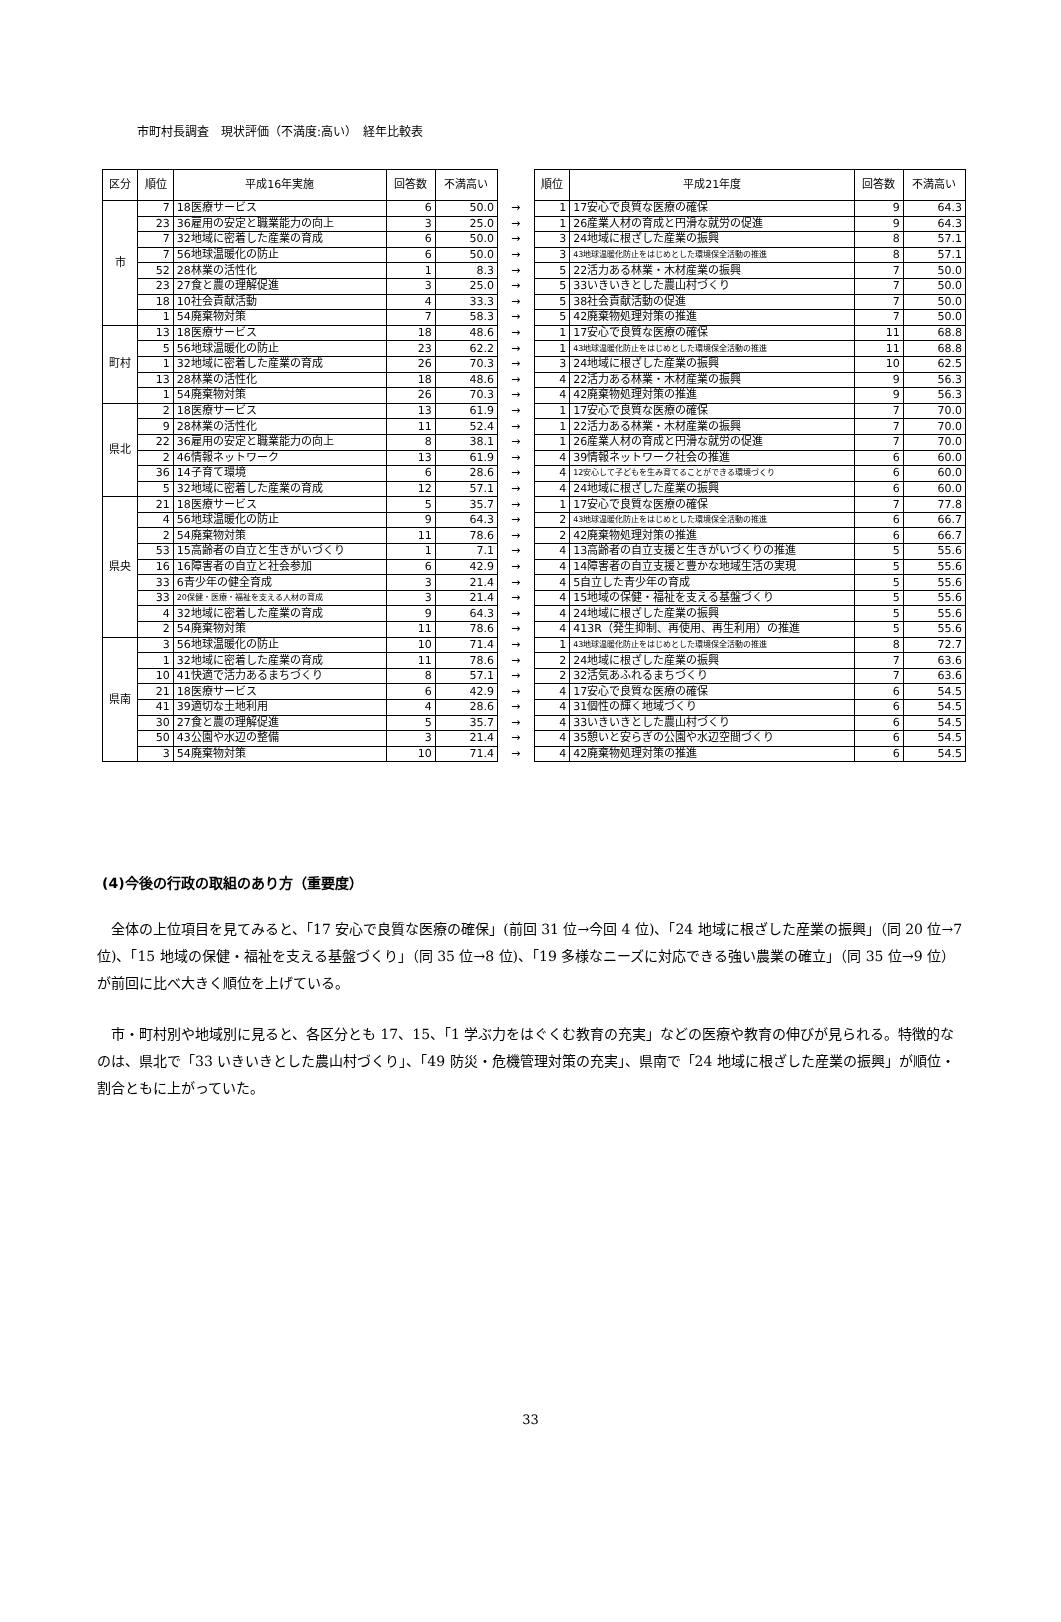市町村長調査　現状評価（不満度:高い）　経年比較表
| 区分 | 順位 | 平成16年実施 | 回答数 | 不満高い | | 順位 | 平成21年度 | 回答数 | 不満高い |
| 市 | 7 | 18医療サービス | 6 | 50.0 | → | 1 | 17安心で良質な医療の確保 | 9 | 64.3 |
| | 23 | 36雇用の安定と職業能力の向上 | 3 | 25.0 | → | 1 | 26産業人材の育成と円滑な就労の促進 | 9 | 64.3 |
| | 7 | 32地域に密着した産業の育成 | 6 | 50.0 | → | 3 | 24地域に根ざした産業の振興 | 8 | 57.1 |
| | 7 | 56地球温暖化の防止 | 6 | 50.0 | → | 3 | 43地球温暖化防止をはじめとした環境保全活動の推進 | 8 | 57.1 |
| | 52 | 28林業の活性化 | 1 | 8.3 | → | 5 | 22活力ある林業・木材産業の振興 | 7 | 50.0 |
| | 23 | 27食と農の理解促進 | 3 | 25.0 | → | 5 | 33いきいきとした農山村づくり | 7 | 50.0 |
| | 18 | 10社会貢献活動 | 4 | 33.3 | → | 5 | 38社会貢献活動の促進 | 7 | 50.0 |
| | 1 | 54廃棄物対策 | 7 | 58.3 | → | 5 | 42廃棄物処理対策の推進 | 7 | 50.0 |
| 町村 | 13 | 18医療サービス | 18 | 48.6 | → | 1 | 17安心で良質な医療の確保 | 11 | 68.8 |
| | 5 | 56地球温暖化の防止 | 23 | 62.2 | → | 1 | 43地球温暖化防止をはじめとした環境保全活動の推進 | 11 | 68.8 |
| | 1 | 32地域に密着した産業の育成 | 26 | 70.3 | → | 3 | 24地域に根ざした産業の振興 | 10 | 62.5 |
| | 13 | 28林業の活性化 | 18 | 48.6 | → | 4 | 22活力ある林業・木材産業の振興 | 9 | 56.3 |
| | 1 | 54廃棄物対策 | 26 | 70.3 | → | 4 | 42廃棄物処理対策の推進 | 9 | 56.3 |
| 県北 | 2 | 18医療サービス | 13 | 61.9 | → | 1 | 17安心で良質な医療の確保 | 7 | 70.0 |
| | 9 | 28林業の活性化 | 11 | 52.4 | → | 1 | 22活力ある林業・木材産業の振興 | 7 | 70.0 |
| | 22 | 36雇用の安定と職業能力の向上 | 8 | 38.1 | → | 1 | 26産業人材の育成と円滑な就労の促進 | 7 | 70.0 |
| | 2 | 46情報ネットワーク | 13 | 61.9 | → | 4 | 39情報ネットワーク社会の推進 | 6 | 60.0 |
| | 36 | 14子育て環境 | 6 | 28.6 | → | 4 | 12安心して子どもを生み育てることができる環境づくり | 6 | 60.0 |
| | 5 | 32地域に密着した産業の育成 | 12 | 57.1 | → | 4 | 24地域に根ざした産業の振興 | 6 | 60.0 |
| 県央 | 21 | 18医療サービス | 5 | 35.7 | → | 1 | 17安心で良質な医療の確保 | 7 | 77.8 |
| | 4 | 56地球温暖化の防止 | 9 | 64.3 | → | 2 | 43地球温暖化防止をはじめとした環境保全活動の推進 | 6 | 66.7 |
| | 2 | 54廃棄物対策 | 11 | 78.6 | → | 2 | 42廃棄物処理対策の推進 | 6 | 66.7 |
| | 53 | 15高齢者の自立と生きがいづくり | 1 | 7.1 | → | 4 | 13高齢者の自立支援と生きがいづくりの推進 | 5 | 55.6 |
| | 16 | 16障害者の自立と社会参加 | 6 | 42.9 | → | 4 | 14障害者の自立支援と豊かな地域生活の実現 | 5 | 55.6 |
| | 33 | 6青少年の健全育成 | 3 | 21.4 | → | 4 | 5自立した青少年の育成 | 5 | 55.6 |
| | 33 | 20保健・医療・福祉を支える人材の育成 | 3 | 21.4 | → | 4 | 15地域の保健・福祉を支える基盤づくり | 5 | 55.6 |
| | 4 | 32地域に密着した産業の育成 | 9 | 64.3 | → | 4 | 24地域に根ざした産業の振興 | 5 | 55.6 |
| | 2 | 54廃棄物対策 | 11 | 78.6 | → | 4 | 413R（発生抑制、再使用、再生利用）の推進 | 5 | 55.6 |
| 県南 | 3 | 56地球温暖化の防止 | 10 | 71.4 | → | 1 | 43地球温暖化防止をはじめとした環境保全活動の推進 | 8 | 72.7 |
| | 1 | 32地域に密着した産業の育成 | 11 | 78.6 | → | 2 | 24地域に根ざした産業の振興 | 7 | 63.6 |
| | 10 | 41快適で活力あるまちづくり | 8 | 57.1 | → | 2 | 32活気あふれるまちづくり | 7 | 63.6 |
| | 21 | 18医療サービス | 6 | 42.9 | → | 4 | 17安心で良質な医療の確保 | 6 | 54.5 |
| | 41 | 39適切な土地利用 | 4 | 28.6 | → | 4 | 31個性の輝く地域づくり | 6 | 54.5 |
| | 30 | 27食と農の理解促進 | 5 | 35.7 | → | 4 | 33いきいきとした農山村づくり | 6 | 54.5 |
| | 50 | 43公園や水辺の整備 | 3 | 21.4 | → | 4 | 35憩いと安らぎの公園や水辺空間づくり | 6 | 54.5 |
| | 3 | 54廃棄物対策 | 10 | 71.4 | → | 4 | 42廃棄物処理対策の推進 | 6 | 54.5 |
(4)今後の行政の取組のあり方（重要度）
全体の上位項目を見てみると、「17 安心で良質な医療の確保」(前回 31 位→今回 4 位)、「24 地域に根ざした産業の振興」（同 20 位→7 位)、「15 地域の保健・福祉を支える基盤づくり」（同 35 位→8 位)、「19 多様なニーズに対応できる強い農業の確立」（同 35 位→9 位）が前回に比べ大きく順位を上げている。
市・町村別や地域別に見ると、各区分とも 17、15、「1 学ぶ力をはぐくむ教育の充実」などの医療や教育の伸びが見られる。特徴的なのは、県北で「33 いきいきとした農山村づくり」、「49 防災・危機管理対策の充実」、県南で「24 地域に根ざした産業の振興」が順位・割合ともに上がっていた。
33